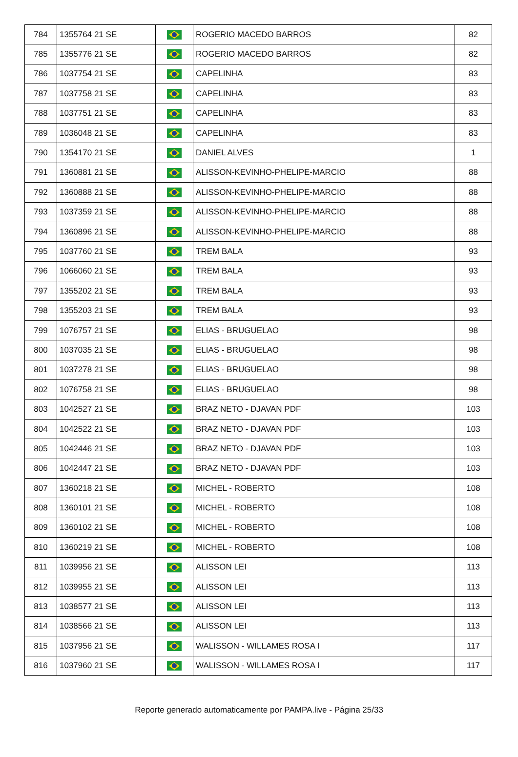| 784 | 1355764 21 SE | | ROGERIO MACEDO BARROS | 82 |
| 785 | 1355776 21 SE | | ROGERIO MACEDO BARROS | 82 |
| 786 | 1037754 21 SE | | CAPELINHA | 83 |
| 787 | 1037758 21 SE | | CAPELINHA | 83 |
| 788 | 1037751 21 SE | | CAPELINHA | 83 |
| 789 | 1036048 21 SE | | CAPELINHA | 83 |
| 790 | 1354170 21 SE | | DANIEL ALVES | 1 |
| 791 | 1360881 21 SE | | ALISSON-KEVINHO-PHELIPE-MARCIO | 88 |
| 792 | 1360888 21 SE | | ALISSON-KEVINHO-PHELIPE-MARCIO | 88 |
| 793 | 1037359 21 SE | | ALISSON-KEVINHO-PHELIPE-MARCIO | 88 |
| 794 | 1360896 21 SE | | ALISSON-KEVINHO-PHELIPE-MARCIO | 88 |
| 795 | 1037760 21 SE | | TREM BALA | 93 |
| 796 | 1066060 21 SE | | TREM BALA | 93 |
| 797 | 1355202 21 SE | | TREM BALA | 93 |
| 798 | 1355203 21 SE | | TREM BALA | 93 |
| 799 | 1076757 21 SE | | ELIAS - BRUGUELAO | 98 |
| 800 | 1037035 21 SE | | ELIAS - BRUGUELAO | 98 |
| 801 | 1037278 21 SE | | ELIAS - BRUGUELAO | 98 |
| 802 | 1076758 21 SE | | ELIAS - BRUGUELAO | 98 |
| 803 | 1042527 21 SE | | BRAZ NETO - DJAVAN PDF | 103 |
| 804 | 1042522 21 SE | | BRAZ NETO - DJAVAN PDF | 103 |
| 805 | 1042446 21 SE | | BRAZ NETO - DJAVAN PDF | 103 |
| 806 | 1042447 21 SE | | BRAZ NETO - DJAVAN PDF | 103 |
| 807 | 1360218 21 SE | | MICHEL - ROBERTO | 108 |
| 808 | 1360101 21 SE | | MICHEL - ROBERTO | 108 |
| 809 | 1360102 21 SE | | MICHEL - ROBERTO | 108 |
| 810 | 1360219 21 SE | | MICHEL - ROBERTO | 108 |
| 811 | 1039956 21 SE | | ALISSON LEI | 113 |
| 812 | 1039955 21 SE | | ALISSON LEI | 113 |
| 813 | 1038577 21 SE | | ALISSON LEI | 113 |
| 814 | 1038566 21 SE | | ALISSON LEI | 113 |
| 815 | 1037956 21 SE | | WALISSON - WILLAMES ROSA I | 117 |
| 816 | 1037960 21 SE | | WALISSON - WILLAMES ROSA I | 117 |
Reporte generado automaticamente por PAMPA.live - Página 25/33